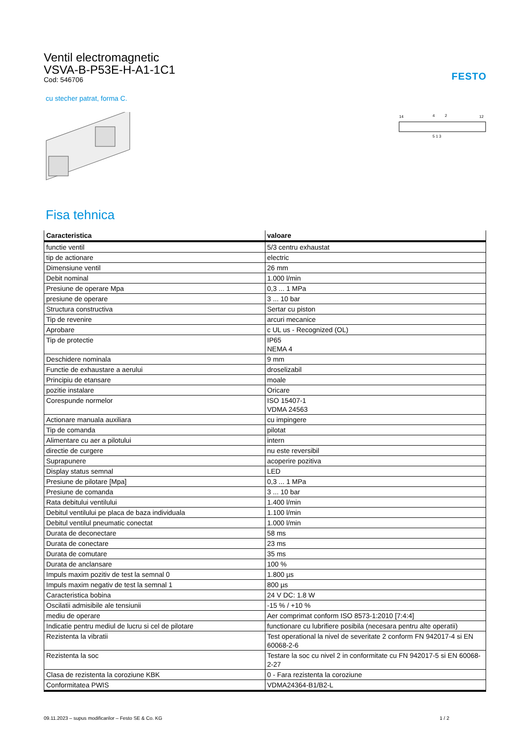FESTO
Ventil electromagnetic
VSVA-B-P53E-H-A1-1C1
Cod: 546706
cu stecher patrat, forma C.
14
12
4
2
5 1 3
Fisa tehnica
| Caracteristica | valoare |
| --- | --- |
| functie ventil | 5/3 centru exhaustat |
| tip de actionare | electric |
| Dimensiune ventil | 26 mm |
| Debit nominal | 1.000 l/min |
| Presiune de operare Mpa | 0,3 ... 1 MPa |
| presiune de operare | 3 ... 10 bar |
| Structura constructiva | Sertar cu piston |
| Tip de revenire | arcuri mecanice |
| Aprobare | c UL us - Recognized (OL) |
| Tip de protectie | IP65 NEMA 4 |
| Deschidere nominala | 9 mm |
| Functie de exhaustare a aerului | droselizabil |
| Principiu de etansare | moale |
| pozitie instalare | Oricare |
| Corespunde normelor | ISO 15407-1 VDMA 24563 |
| Actionare manuala auxiliara | cu impingere |
| Tip de comanda | pilotat |
| Alimentare cu aer a pilotului | intern |
| directie de curgere | nu este reversibil |
| Suprapunere | acoperire pozitiva |
| Display status semnal | LED |
| Presiune de pilotare [Mpa] | 0,3 ... 1 MPa |
| Presiune de comanda | 3 ... 10 bar |
| Rata debitului ventilului | 1.400 l/min |
| Debitul ventilului pe placa de baza individuala | 1.100 l/min |
| Debitul ventilul pneumatic conectat | 1.000 l/min |
| Durata de deconectare | 58 ms |
| Durata de conectare | 23 ms |
| Durata de comutare | 35 ms |
| Durata de anclansare | 100 % |
| Impuls maxim pozitiv de test la semnal 0 | 1.800 µs |
| Impuls maxim negativ de test la semnal 1 | 800 µs |
| Caracteristica bobina | 24 V DC: 1.8 W |
| Oscilatii admisibile ale tensiunii | -15 % / +10 % |
| mediu de operare | Aer comprimat conform ISO 8573-1:2010 [7:4:4] |
| Indicatie pentru mediul de lucru si cel de pilotare | functionare cu lubrifiere posibila (necesara pentru alte operatii) |
| Rezistenta la vibratii | Test operational la nivel de severitate 2 conform FN 942017-4 si EN 60068-2-6 |
| Rezistenta la soc | Testare la soc cu nivel 2 in conformitate cu FN 942017-5 si EN 60068-2-27 |
| Clasa de rezistenta la coroziune KBK | 0 - Fara rezistenta la coroziune |
| Conformitatea PWIS | VDMA24364-B1/B2-L |
09.11.2023 – supus modificarilor – Festo SE & Co. KG 1 / 2